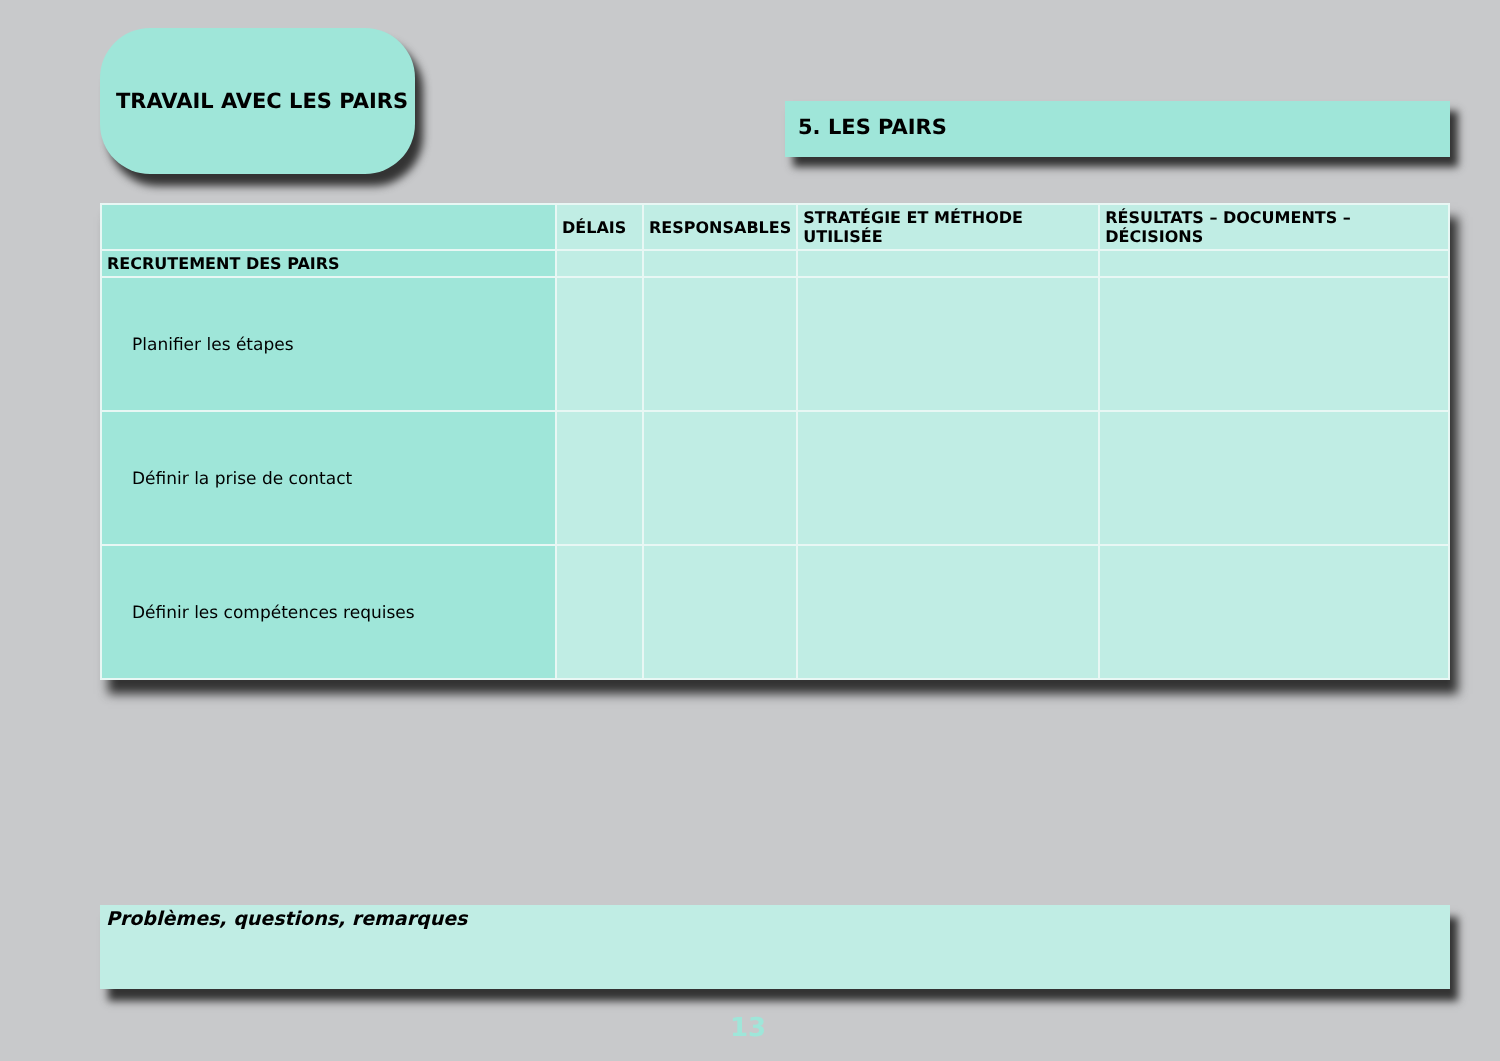TRAVAIL AVEC LES PAIRS
5. LES PAIRS
| | DÉLAIS | RESPONSABLES | STRATÉGIE ET MÉTHODE UTILISÉE | RÉSULTATS – DOCUMENTS – DÉCISIONS |
| --- | --- | --- | --- | --- |
| RECRUTEMENT DES PAIRS | | | | |
| Planifier les étapes | | | | |
| Définir la prise de contact | | | | |
| Définir les compétences requises | | | | |
Problèmes, questions, remarques
13